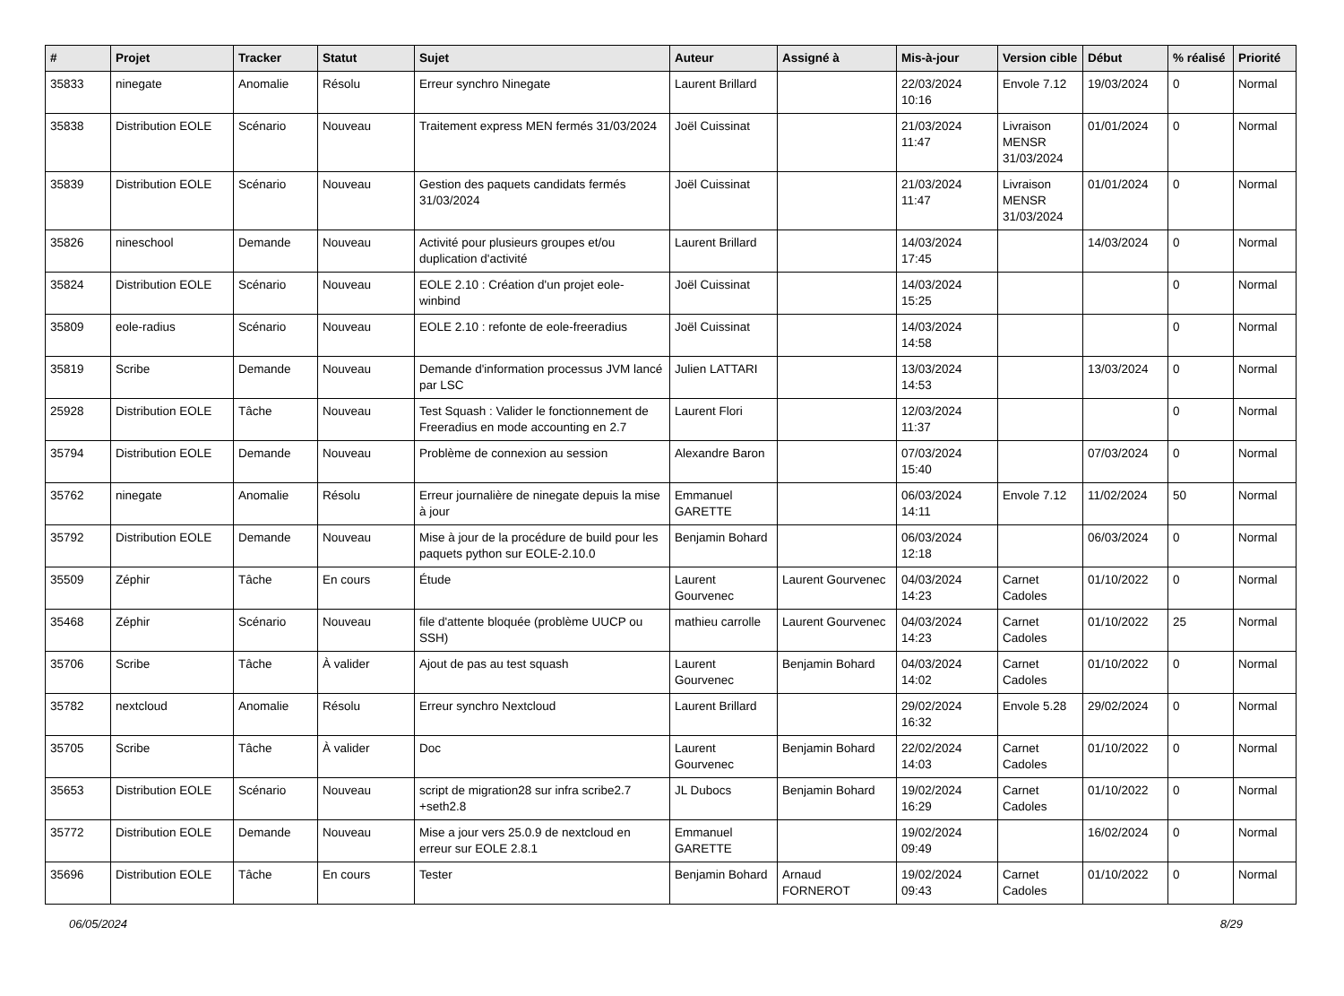| # | Projet | Tracker | Statut | Sujet | Auteur | Assigné à | Mis-à-jour | Version cible | Début | % réalisé | Priorité |
| --- | --- | --- | --- | --- | --- | --- | --- | --- | --- | --- | --- |
| 35833 | ninegate | Anomalie | Résolu | Erreur synchro Ninegate | Laurent Brillard | | 22/03/2024 10:16 | Envole 7.12 | 19/03/2024 | 0 | Normal |
| 35838 | Distribution EOLE | Scénario | Nouveau | Traitement express MEN fermés 31/03/2024 | Joël Cuissinat | | 21/03/2024 11:47 | Livraison MENSR 31/03/2024 | 01/01/2024 | 0 | Normal |
| 35839 | Distribution EOLE | Scénario | Nouveau | Gestion des paquets candidats fermés 31/03/2024 | Joël Cuissinat | | 21/03/2024 11:47 | Livraison MENSR 31/03/2024 | 01/01/2024 | 0 | Normal |
| 35826 | nineschool | Demande | Nouveau | Activité pour plusieurs groupes et/ou duplication d'activité | Laurent Brillard | | 14/03/2024 17:45 | | 14/03/2024 | 0 | Normal |
| 35824 | Distribution EOLE | Scénario | Nouveau | EOLE 2.10 : Création d'un projet eole-winbind | Joël Cuissinat | | 14/03/2024 15:25 | | | 0 | Normal |
| 35809 | eole-radius | Scénario | Nouveau | EOLE 2.10 : refonte de eole-freeradius | Joël Cuissinat | | 14/03/2024 14:58 | | | 0 | Normal |
| 35819 | Scribe | Demande | Nouveau | Demande d'information processus JVM lancé par LSC | Julien LATTARI | | 13/03/2024 14:53 | | 13/03/2024 | 0 | Normal |
| 25928 | Distribution EOLE | Tâche | Nouveau | Test Squash : Valider le fonctionnement de Freeradius en mode accounting en 2.7 | Laurent Flori | | 12/03/2024 11:37 | | | 0 | Normal |
| 35794 | Distribution EOLE | Demande | Nouveau | Problème de connexion au session | Alexandre Baron | | 07/03/2024 15:40 | | 07/03/2024 | 0 | Normal |
| 35762 | ninegate | Anomalie | Résolu | Erreur journalière de ninegate depuis la mise à jour | Emmanuel GARETTE | | 06/03/2024 14:11 | Envole 7.12 | 11/02/2024 | 50 | Normal |
| 35792 | Distribution EOLE | Demande | Nouveau | Mise à jour de la procédure de build pour les paquets python sur EOLE-2.10.0 | Benjamin Bohard | | 06/03/2024 12:18 | | 06/03/2024 | 0 | Normal |
| 35509 | Zéphir | Tâche | En cours | Étude | Laurent Gourvenec | Laurent Gourvenec | 04/03/2024 14:23 | Carnet Cadoles | 01/10/2022 | 0 | Normal |
| 35468 | Zéphir | Scénario | Nouveau | file d'attente bloquée (problème UUCP ou SSH) | mathieu carrolle | Laurent Gourvenec | 04/03/2024 14:23 | Carnet Cadoles | 01/10/2022 | 25 | Normal |
| 35706 | Scribe | Tâche | À valider | Ajout de pas au test squash | Laurent Gourvenec | Benjamin Bohard | 04/03/2024 14:02 | Carnet Cadoles | 01/10/2022 | 0 | Normal |
| 35782 | nextcloud | Anomalie | Résolu | Erreur synchro Nextcloud | Laurent Brillard | | 29/02/2024 16:32 | Envole 5.28 | 29/02/2024 | 0 | Normal |
| 35705 | Scribe | Tâche | À valider | Doc | Laurent Gourvenec | Benjamin Bohard | 22/02/2024 14:03 | Carnet Cadoles | 01/10/2022 | 0 | Normal |
| 35653 | Distribution EOLE | Scénario | Nouveau | script de migration28 sur infra scribe2.7 +seth2.8 | JL Dubocs | Benjamin Bohard | 19/02/2024 16:29 | Carnet Cadoles | 01/10/2022 | 0 | Normal |
| 35772 | Distribution EOLE | Demande | Nouveau | Mise a jour vers 25.0.9 de nextcloud en erreur sur EOLE 2.8.1 | Emmanuel GARETTE | | 19/02/2024 09:49 | | 16/02/2024 | 0 | Normal |
| 35696 | Distribution EOLE | Tâche | En cours | Tester | Benjamin Bohard | Arnaud FORNEROT | 19/02/2024 09:43 | Carnet Cadoles | 01/10/2022 | 0 | Normal |
06/05/2024 8/29